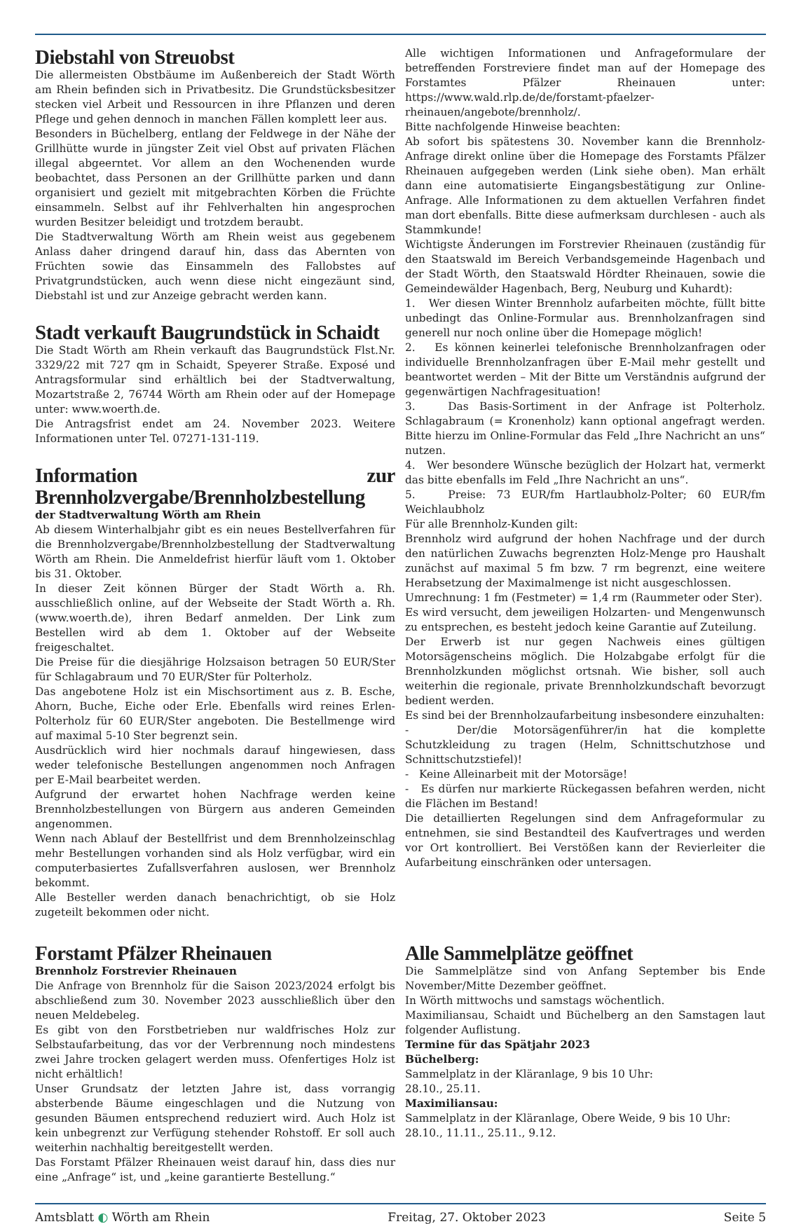Diebstahl von Streuobst
Die allermeisten Obstbäume im Außenbereich der Stadt Wörth am Rhein befinden sich in Privatbesitz. Die Grundstücksbesitzer stecken viel Arbeit und Ressourcen in ihre Pflanzen und deren Pflege und gehen dennoch in manchen Fällen komplett leer aus.
Besonders in Büchelberg, entlang der Feldwege in der Nähe der Grillhütte wurde in jüngster Zeit viel Obst auf privaten Flächen illegal abgeerntet. Vor allem an den Wochenenden wurde beobachtet, dass Personen an der Grillhütte parken und dann organisiert und gezielt mit mitgebrachten Körben die Früchte einsammeln. Selbst auf ihr Fehlverhalten hin angesprochen wurden Besitzer beleidigt und trotzdem beraubt.
Die Stadtverwaltung Wörth am Rhein weist aus gegebenem Anlass daher dringend darauf hin, dass das Abernten von Früchten sowie das Einsammeln des Fallobstes auf Privatgrundstücken, auch wenn diese nicht eingezäunt sind, Diebstahl ist und zur Anzeige gebracht werden kann.
Stadt verkauft Baugrundstück in Schaidt
Die Stadt Wörth am Rhein verkauft das Baugrundstück Flst.Nr. 3329/22 mit 727 qm in Schaidt, Speyerer Straße. Exposé und Antragsformular sind erhältlich bei der Stadtverwaltung, Mozartstraße 2, 76744 Wörth am Rhein oder auf der Homepage unter: www.woerth.de.
Die Antragsfrist endet am 24. November 2023. Weitere Informationen unter Tel. 07271-131-119.
Information zur Brennholzvergabe/Brennholzbestellung
der Stadtverwaltung Wörth am Rhein
Ab diesem Winterhalbjahr gibt es ein neues Bestellverfahren für die Brennholzvergabe/Brennholzbestellung der Stadtverwaltung Wörth am Rhein. Die Anmeldefrist hierfür läuft vom 1. Oktober bis 31. Oktober.
In dieser Zeit können Bürger der Stadt Wörth a. Rh. ausschließlich online, auf der Webseite der Stadt Wörth a. Rh. (www.woerth.de), ihren Bedarf anmelden. Der Link zum Bestellen wird ab dem 1. Oktober auf der Webseite freigeschaltet.
Die Preise für die diesjährige Holzsaison betragen 50 EUR/Ster für Schlagabraum und 70 EUR/Ster für Polterholz.
Das angebotene Holz ist ein Mischsortiment aus z. B. Esche, Ahorn, Buche, Eiche oder Erle. Ebenfalls wird reines Erlen-Polterholz für 60 EUR/Ster angeboten. Die Bestellmenge wird auf maximal 5-10 Ster begrenzt sein.
Ausdrücklich wird hier nochmals darauf hingewiesen, dass weder telefonische Bestellungen angenommen noch Anfragen per E-Mail bearbeitet werden.
Aufgrund der erwartet hohen Nachfrage werden keine Brennholzbestellungen von Bürgern aus anderen Gemeinden angenommen.
Wenn nach Ablauf der Bestellfrist und dem Brennholzeinschlag mehr Bestellungen vorhanden sind als Holz verfügbar, wird ein computerbasiertes Zufallsverfahren auslosen, wer Brennholz bekommt.
Alle Besteller werden danach benachrichtigt, ob sie Holz zugeteilt bekommen oder nicht.
Alle wichtigen Informationen und Anfrageformulare der betreffenden Forstreviere findet man auf der Homepage des Forstamtes Pfälzer Rheinauen unter: https://www.wald.rlp.de/de/forstamt-pfaelzer-rheinauen/angebote/brennholz/.
Bitte nachfolgende Hinweise beachten:
Ab sofort bis spätestens 30. November kann die Brennholz-Anfrage direkt online über die Homepage des Forstamts Pfälzer Rheinauen aufgegeben werden (Link siehe oben). Man erhält dann eine automatisierte Eingangsbestätigung zur Online-Anfrage. Alle Informationen zu dem aktuellen Verfahren findet man dort ebenfalls. Bitte diese aufmerksam durchlesen - auch als Stammkunde!
Wichtigste Änderungen im Forstrevier Rheinauen (zuständig für den Staatswald im Bereich Verbandsgemeinde Hagenbach und der Stadt Wörth, den Staatswald Hördter Rheinauen, sowie die Gemeindewälder Hagenbach, Berg, Neuburg und Kuhardt):
1. Wer diesen Winter Brennholz aufarbeiten möchte, füllt bitte unbedingt das Online-Formular aus. Brennholzanfragen sind generell nur noch online über die Homepage möglich!
2. Es können keinerlei telefonische Brennholzanfragen oder individuelle Brennholzanfragen über E-Mail mehr gestellt und beantwortet werden – Mit der Bitte um Verständnis aufgrund der gegenwärtigen Nachfragesituation!
3. Das Basis-Sortiment in der Anfrage ist Polterholz. Schlagabraum (= Kronenholz) kann optional angefragt werden. Bitte hierzu im Online-Formular das Feld „Ihre Nachricht an uns“ nutzen.
4. Wer besondere Wünsche bezüglich der Holzart hat, vermerkt das bitte ebenfalls im Feld „Ihre Nachricht an uns“.
5. Preise: 73 EUR/fm Hartlaubholz-Polter; 60 EUR/fm Weichlaubholz
Für alle Brennholz-Kunden gilt:
Brennholz wird aufgrund der hohen Nachfrage und der durch den natürlichen Zuwachs begrenzten Holz-Menge pro Haushalt zunächst auf maximal 5 fm bzw. 7 rm begrenzt, eine weitere Herabsetzung der Maximalmenge ist nicht ausgeschlossen.
Umrechnung: 1 fm (Festmeter) = 1,4 rm (Raummeter oder Ster).
Es wird versucht, dem jeweiligen Holzarten- und Mengenwunsch zu entsprechen, es besteht jedoch keine Garantie auf Zuteilung.
Der Erwerb ist nur gegen Nachweis eines gültigen Motorsägenscheins möglich. Die Holzabgabe erfolgt für die Brennholzkunden möglichst ortsnah. Wie bisher, soll auch weiterhin die regionale, private Brennholzkundschaft bevorzugt bedient werden.
Es sind bei der Brennholzaufarbeitung insbesondere einzuhalten:
- Der/die Motorsägenführer/in hat die komplette Schutzkleidung zu tragen (Helm, Schnittschutzhose und Schnittschutzstiefel)!
- Keine Alleinarbeit mit der Motorsäge!
- Es dürfen nur markierte Rückegassen befahren werden, nicht die Flächen im Bestand!
Die detaillierten Regelungen sind dem Anfrageformular zu entnehmen, sie sind Bestandteil des Kaufvertrages und werden vor Ort kontrolliert. Bei Verstößen kann der Revierleiter die Aufarbeitung einschränken oder untersagen.
Forstamt Pfälzer Rheinauen
Brennholz Forstrevier Rheinauen
Die Anfrage von Brennholz für die Saison 2023/2024 erfolgt bis abschließend zum 30. November 2023 ausschließlich über den neuen Meldebeleg.
Es gibt von den Forstbetrieben nur waldfrisches Holz zur Selbstaufarbeitung, das vor der Verbrennung noch mindestens zwei Jahre trocken gelagert werden muss. Ofenfertiges Holz ist nicht erhältlich!
Unser Grundsatz der letzten Jahre ist, dass vorrangig absterbende Bäume eingeschlagen und die Nutzung von gesunden Bäumen entsprechend reduziert wird. Auch Holz ist kein unbegrenzt zur Verfügung stehender Rohstoff. Er soll auch weiterhin nachhaltig bereitgestellt werden.
Das Forstamt Pfälzer Rheinauen weist darauf hin, dass dies nur eine „Anfrage“ ist, und „keine garantierte Bestellung.“
Alle Sammelplätze geöffnet
Die Sammelplätze sind von Anfang September bis Ende November/Mitte Dezember geöffnet.
In Wörth mittwochs und samstags wöchentlich.
Maximiliansau, Schaidt und Büchelberg an den Samstagen laut folgender Auflistung.
Termine für das Spätjahr 2023
Büchelberg:
Sammelplatz in der Kläranlage, 9 bis 10 Uhr:
28.10., 25.11.
Maximiliansau:
Sammelplatz in der Kläranlage, Obere Weide, 9 bis 10 Uhr:
28.10., 11.11., 25.11., 9.12.
Amtsblatt ◐ Wörth am Rhein Freitag, 27. Oktober 2023 Seite 5